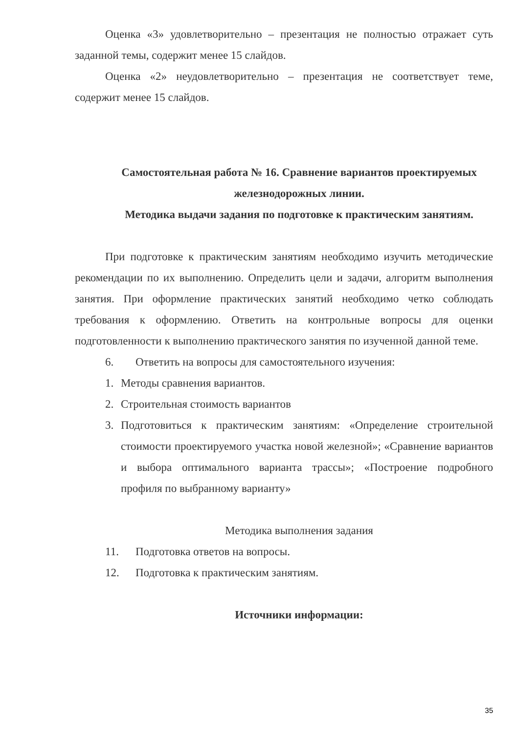Оценка «3» удовлетворительно – презентация не полностью отражает суть заданной темы, содержит менее 15 слайдов.
Оценка «2» неудовлетворительно – презентация не соответствует теме, содержит менее 15 слайдов.
Самостоятельная работа № 16. Сравнение вариантов проектируемых железнодорожных линии.
Методика выдачи задания по подготовке к практическим занятиям.
При подготовке к практическим занятиям необходимо изучить методические рекомендации по их выполнению. Определить цели и задачи, алгоритм выполнения занятия. При оформление практических занятий необходимо четко соблюдать требования к оформлению. Ответить на контрольные вопросы для оценки подготовленности к выполнению практического занятия по изученной данной теме.
6. Ответить на вопросы для самостоятельного изучения:
1. Методы сравнения вариантов.
2. Строительная стоимость вариантов
3. Подготовиться к практическим занятиям: «Определение строительной стоимости проектируемого участка новой железной»; «Сравнение вариантов и выбора оптимального варианта трассы»; «Построение подробного профиля по выбранному варианту»
Методика выполнения задания
11. Подготовка ответов на вопросы.
12. Подготовка к практическим занятиям.
Источники информации:
35